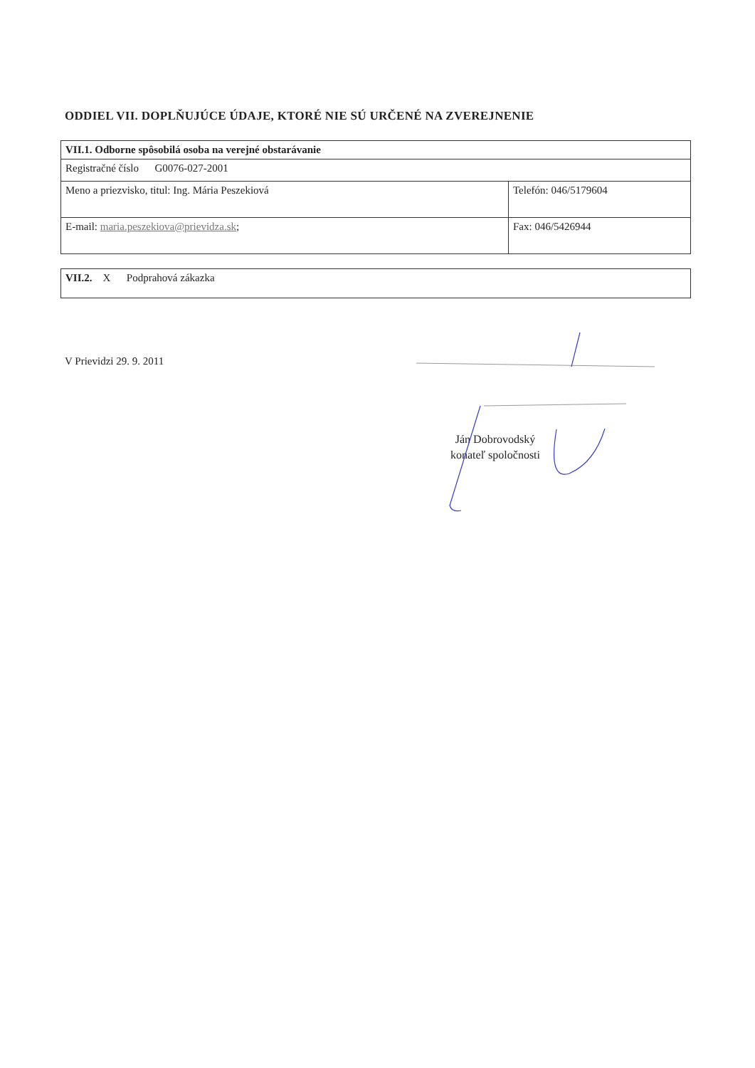ODDIEL VII. DOPLŇUJÚCE ÚDAJE, KTORÉ NIE SÚ URČENÉ NA ZVEREJNENIE
| VII.1. Odborne spôsobilá osoba na verejné obstarávanie | |
| Registračné číslo G0076-027-2001 | |
| Meno a priezvisko, titul: Ing. Mária Peszekiová | Telefón: 046/5179604 |
| E-mail: maria.peszekiova@prievidza.sk ; | Fax: 046/5426944 |
| VII.2. X Podprahová zákazka |
V Prievidzi 29. 9. 2011
Ján Dobrovodský
konateľ spoločnosti